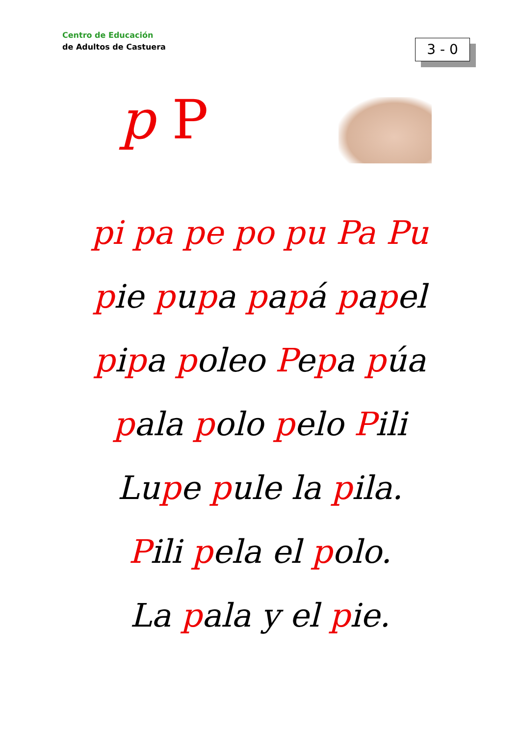Centro de Educación
de Adultos de Castuera
3 - 0
p P
pi pa pe po pu Pa Pu
pie pupa papá papel
pipa poleo Pepa púa
pala polo pelo Pili
Lupe pule la pila.
Pili pela el polo.
La pala y el pie.